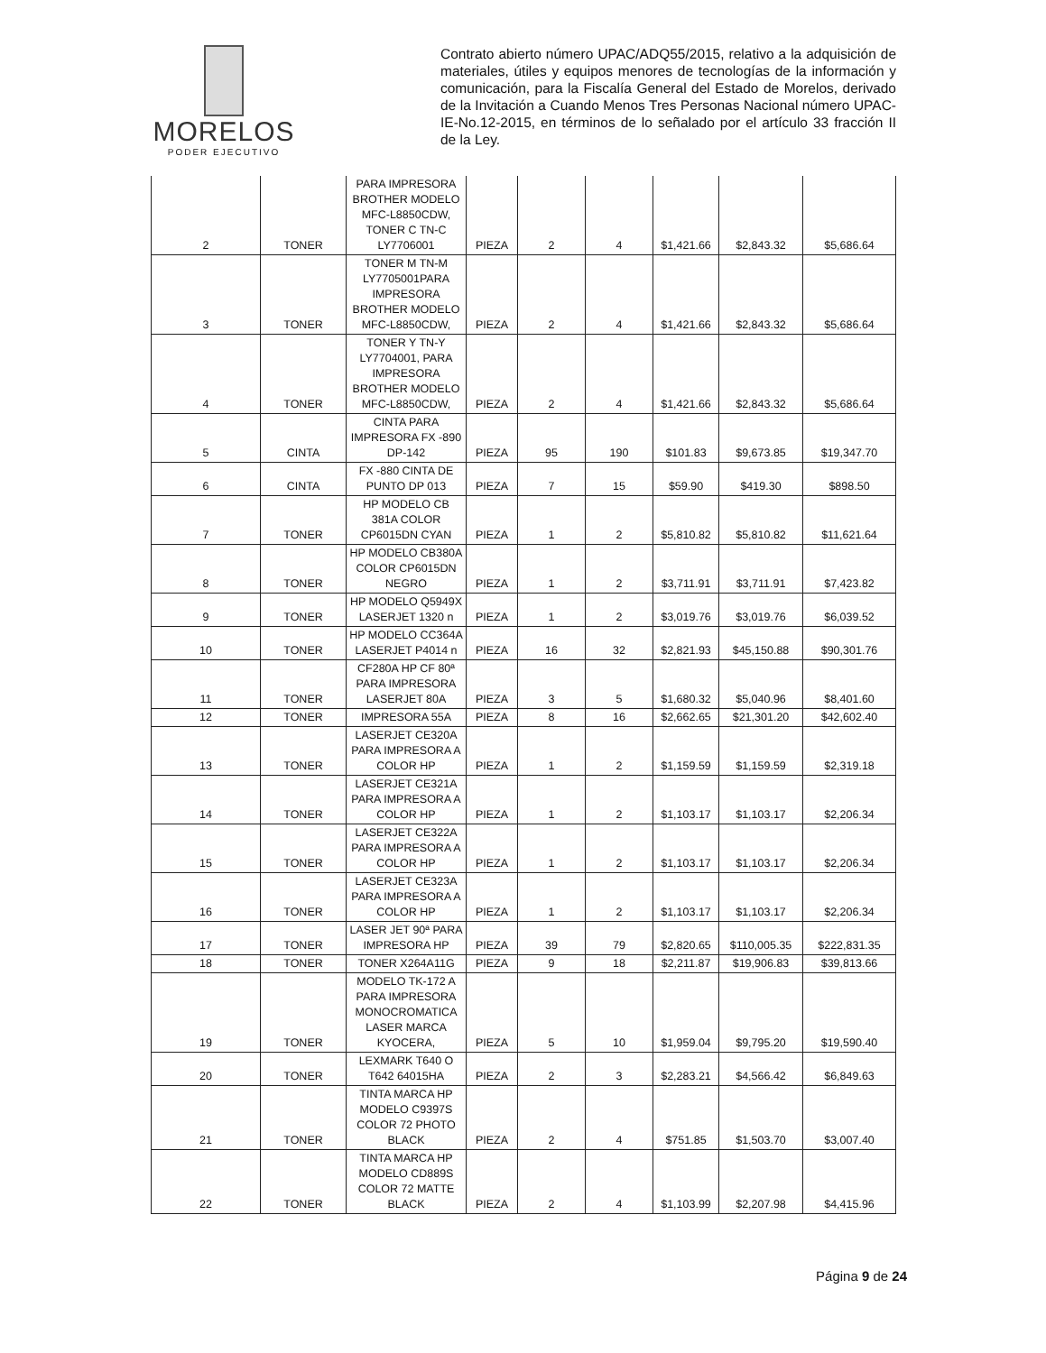MORELOS
PODER EJECUTIVO
Contrato abierto número UPAC/ADQ55/2015, relativo a la adquisición de materiales, útiles y equipos menores de tecnologías de la información y comunicación, para la Fiscalía General del Estado de Morelos, derivado de la Invitación a Cuando Menos Tres Personas Nacional número UPAC-IE-No.12-2015, en términos de lo señalado por el artículo 33 fracción II de la Ley.
| 2 | TONER | PARA IMPRESORA BROTHER MODELO MFC-L8850CDW, TONER C TN-C LY7706001 | PIEZA | 2 | 4 | $1,421.66 | $2,843.32 | $5,686.64 |
| 3 | TONER | TONER M TN-M LY7705001PARA IMPRESORA BROTHER MODELO MFC-L8850CDW, | PIEZA | 2 | 4 | $1,421.66 | $2,843.32 | $5,686.64 |
| 4 | TONER | TONER Y TN-Y LY7704001, PARA IMPRESORA BROTHER MODELO MFC-L8850CDW, | PIEZA | 2 | 4 | $1,421.66 | $2,843.32 | $5,686.64 |
| 5 | CINTA | CINTA PARA IMPRESORA FX -890 DP-142 | PIEZA | 95 | 190 | $101.83 | $9,673.85 | $19,347.70 |
| 6 | CINTA | FX -880 CINTA DE PUNTO DP 013 | PIEZA | 7 | 15 | $59.90 | $419.30 | $898.50 |
| 7 | TONER | HP MODELO CB 381A COLOR CP6015DN CYAN | PIEZA | 1 | 2 | $5,810.82 | $5,810.82 | $11,621.64 |
| 8 | TONER | HP MODELO CB380A COLOR CP6015DN NEGRO | PIEZA | 1 | 2 | $3,711.91 | $3,711.91 | $7,423.82 |
| 9 | TONER | HP MODELO Q5949X LASERJET 1320 n | PIEZA | 1 | 2 | $3,019.76 | $3,019.76 | $6,039.52 |
| 10 | TONER | HP MODELO CC364A LASERJET P4014 n | PIEZA | 16 | 32 | $2,821.93 | $45,150.88 | $90,301.76 |
| 11 | TONER | CF280A HP CF 80ª PARA IMPRESORA LASERJET 80A | PIEZA | 3 | 5 | $1,680.32 | $5,040.96 | $8,401.60 |
| 12 | TONER | IMPRESORA 55A | PIEZA | 8 | 16 | $2,662.65 | $21,301.20 | $42,602.40 |
| 13 | TONER | LASERJET CE320A PARA IMPRESORA A COLOR HP | PIEZA | 1 | 2 | $1,159.59 | $1,159.59 | $2,319.18 |
| 14 | TONER | LASERJET CE321A PARA IMPRESORA A COLOR HP | PIEZA | 1 | 2 | $1,103.17 | $1,103.17 | $2,206.34 |
| 15 | TONER | LASERJET CE322A PARA IMPRESORA A COLOR HP | PIEZA | 1 | 2 | $1,103.17 | $1,103.17 | $2,206.34 |
| 16 | TONER | LASERJET CE323A PARA IMPRESORA A COLOR HP | PIEZA | 1 | 2 | $1,103.17 | $1,103.17 | $2,206.34 |
| 17 | TONER | LASER JET 90ª PARA IMPRESORA HP | PIEZA | 39 | 79 | $2,820.65 | $110,005.35 | $222,831.35 |
| 18 | TONER | TONER X264A11G | PIEZA | 9 | 18 | $2,211.87 | $19,906.83 | $39,813.66 |
| 19 | TONER | MODELO TK-172 A PARA IMPRESORA MONOCROMATICA LASER MARCA KYOCERA, | PIEZA | 5 | 10 | $1,959.04 | $9,795.20 | $19,590.40 |
| 20 | TONER | LEXMARK T640 O T642 64015HA | PIEZA | 2 | 3 | $2,283.21 | $4,566.42 | $6,849.63 |
| 21 | TONER | TINTA MARCA HP MODELO C9397S COLOR 72 PHOTO BLACK | PIEZA | 2 | 4 | $751.85 | $1,503.70 | $3,007.40 |
| 22 | TONER | TINTA MARCA HP MODELO CD889S COLOR 72 MATTE BLACK | PIEZA | 2 | 4 | $1,103.99 | $2,207.98 | $4,415.96 |
Página 9 de 24